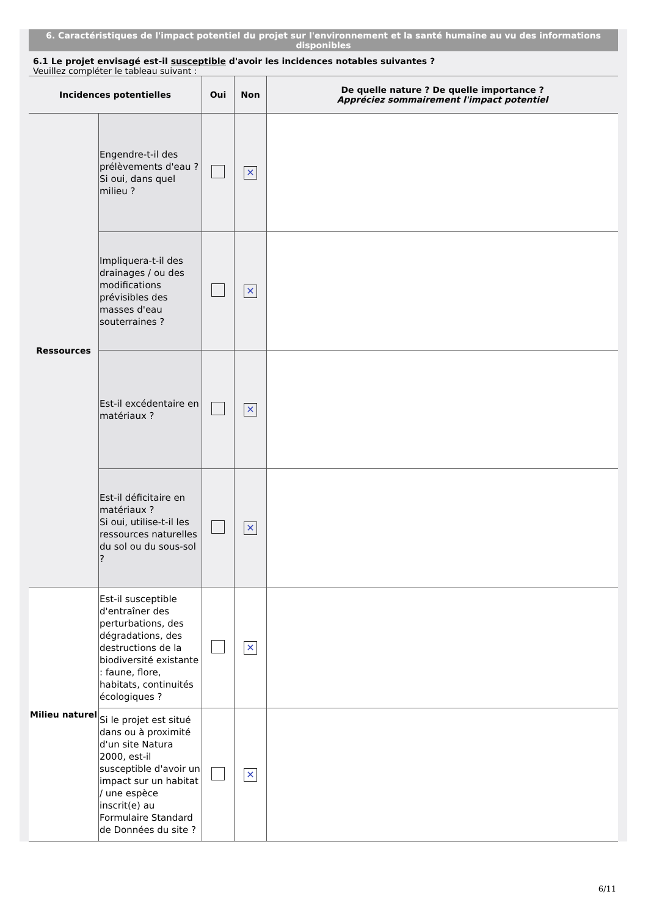6. Caractéristiques de l'impact potentiel du projet sur l'environnement et la santé humaine au vu des informations disponibles
6.1 Le projet envisagé est-il susceptible d'avoir les incidences notables suivantes ?
Veuillez compléter le tableau suivant :
| Incidences potentielles | | Oui | Non | De quelle nature ? De quelle importance ? Appréciez sommairement l'impact potentiel |
| --- | --- | --- | --- | --- |
| Ressources | Engendre-t-il des prélèvements d'eau ? Si oui, dans quel milieu ? | | ✕ | |
| | Impliquera-t-il des drainages / ou des modifications prévisibles des masses d'eau souterraines ? | | ✕ | |
| | Est-il excédentaire en matériaux ? | | ✕ | |
| | Est-il déficitaire en matériaux ? Si oui, utilise-t-il les ressources naturelles du sol ou du sous-sol ? | | ✕ | |
| Milieu naturel | Est-il susceptible d'entraîner des perturbations, des dégradations, des destructions de la biodiversité existante : faune, flore, habitats, continuités écologiques ? | | ✕ | |
| | Si le projet est situé dans ou à proximité d'un site Natura 2000, est-il susceptible d'avoir un impact sur un habitat / une espèce inscrit(e) au Formulaire Standard de Données du site ? | | ✕ | |
6/11